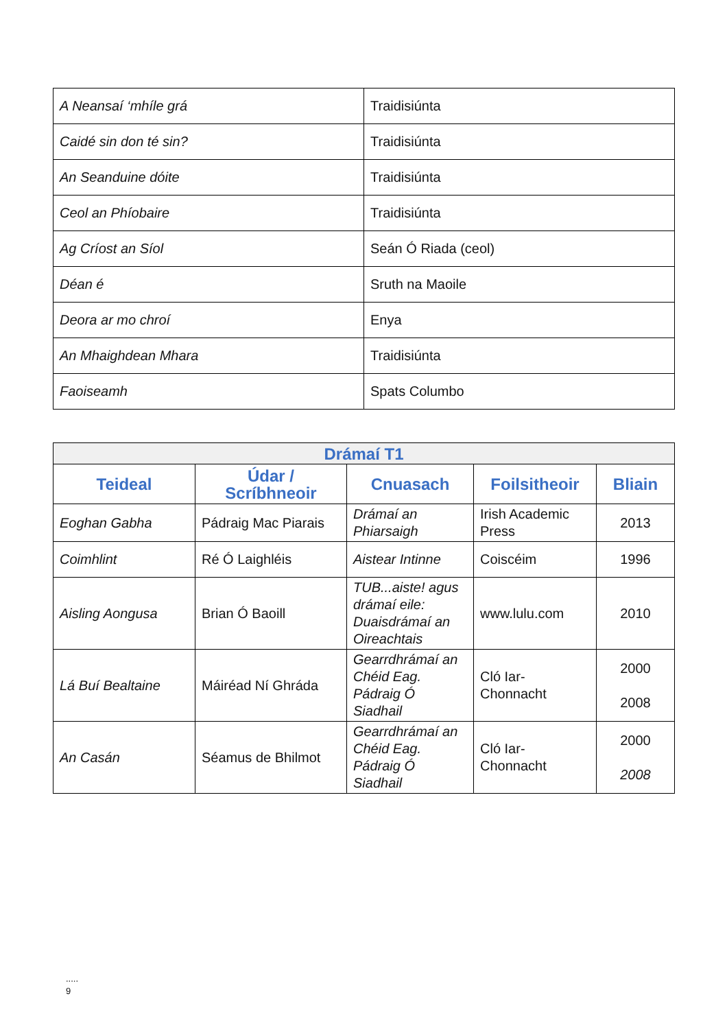| A Neansaí ‘mhíle grá | Traidisiúnta |
| Caidé sin don té sin? | Traidisiúnta |
| An Seanduine dóite | Traidisiúnta |
| Ceol an Phíobaire | Traidisiúnta |
| Ag Críost an Síol | Seán Ó Riada (ceol) |
| Déan é | Sruth na Maoile |
| Deora ar mo chroí | Enya |
| An Mhaighdean Mhara | Traidisiúnta |
| Faoiseamh | Spats Columbo |
| Drámaí T1 | | | | |
| --- | --- | --- | --- | --- |
| Teideal | Údar / Scríbhneoir | Cnuasach | Foilsitheoir | Bliain |
| Eoghan Gabha | Pádraig Mac Piarais | Drámaí an Phiarsaigh | Irish Academic Press | 2013 |
| Coimhlint | Ré Ó Laighléis | Aistear Intinne | Coiscéim | 1996 |
| Aisling Aongusa | Brian Ó Baoill | TUB...aiste! agus drámaí eile: Duaisdrámaí an Oireachtais | www.lulu.com | 2010 |
| Lá Buí Bealtaine | Máiréad Ní Ghráda | Gearrdhrámaí an Chéid Eag. Pádraig Ó Siadhail | Cló Iar-Chonnacht | 2000 2008 |
| An Casán | Séamus de Bhilmot | Gearrdhrámaí an Chéid Eag. Pádraig Ó Siadhail | Cló Iar-Chonnacht | 2000 2008 |
.....
9